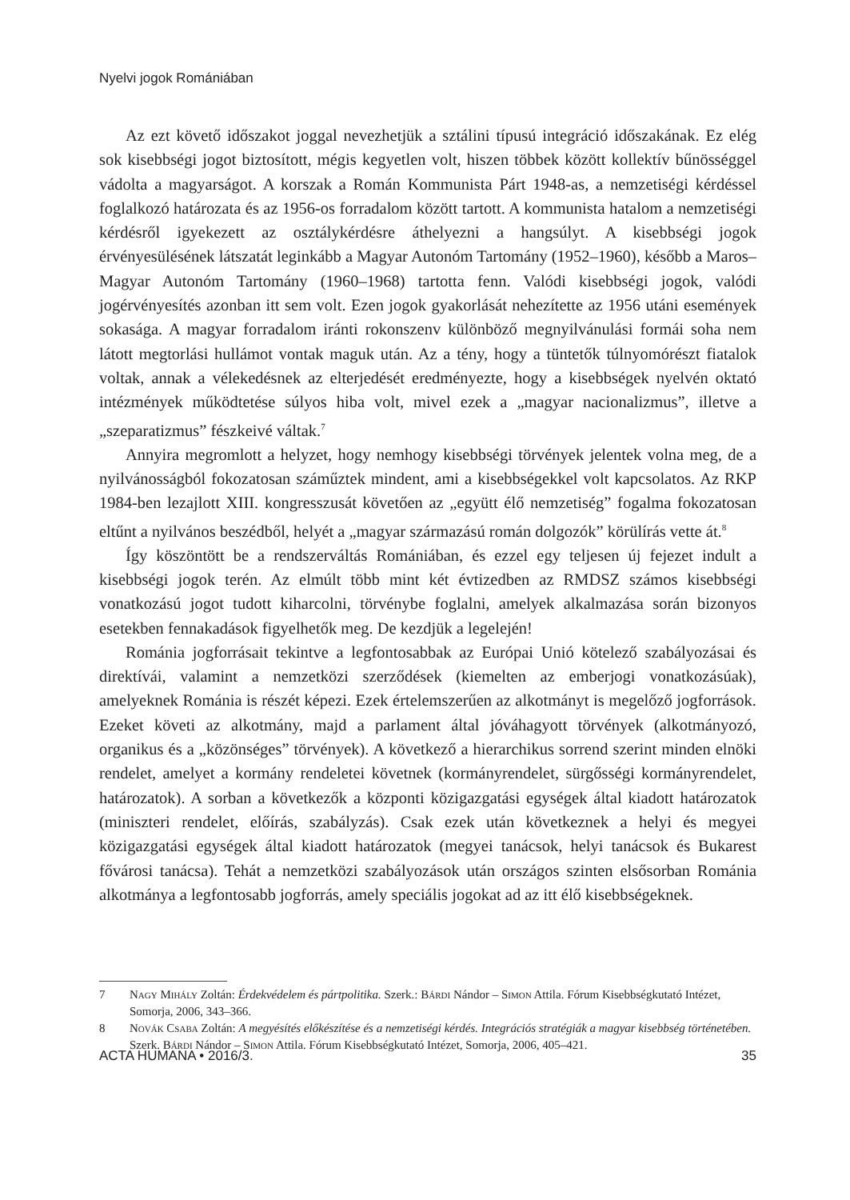Nyelvi jogok Romániában
Az ezt követő időszakot joggal nevezhetjük a sztálini típusú integráció időszakának. Ez elég sok kisebbségi jogot biztosított, mégis kegyetlen volt, hiszen többek között kollektív bűnösséggel vádolta a magyarságot. A korszak a Román Kommunista Párt 1948-as, a nemzetiségi kérdéssel foglalkozó határozata és az 1956-os forradalom között tartott. A kommunista hatalom a nemzetiségi kérdésről igyekezett az osztálykérdésre áthelyezni a hangsúlyt. A kisebbségi jogok érvényesülésének látszatát leginkább a Magyar Autonóm Tartomány (1952–1960), később a Maros–Magyar Autonóm Tartomány (1960–1968) tartotta fenn. Valódi kisebbségi jogok, valódi jogérvényesítés azonban itt sem volt. Ezen jogok gyakorlását nehezítette az 1956 utáni események sokasága. A magyar forradalom iránti rokonszenv különböző megnyilvánulási formái soha nem látott megtorlási hullámot vontak maguk után. Az a tény, hogy a tüntetők túlnyomórészt fiatalok voltak, annak a vélekedésnek az elterjedését eredményezte, hogy a kisebbségek nyelvén oktató intézmények működtetése súlyos hiba volt, mivel ezek a „magyar nacionalizmus”, illetve a „szeparatizmus” fészkeivé váltak.<sup>7</sup>
Annyira megromlott a helyzet, hogy nemhogy kisebbségi törvények jelentek volna meg, de a nyilvánosságból fokozatosan száműztek mindent, ami a kisebbségekkel volt kapcsolatos. Az RKP 1984-ben lezajlott XIII. kongresszusát követően az „együtt élő nemzetiség” fogalma fokozatosan eltűnt a nyilvános beszédből, helyét a „magyar származású román dolgozók” körülírás vette át.<sup>8</sup>
Így köszöntött be a rendszerváltás Romániában, és ezzel egy teljesen új fejezet indult a kisebbségi jogok terén. Az elmúlt több mint két évtizedben az RMDSZ számos kisebbségi vonatkozású jogot tudott kiharcolni, törvénybe foglalni, amelyek alkalmazása során bizonyos esetekben fennakadások figyelhetők meg. De kezdjük a legelején!
Románia jogforrásait tekintve a legfontosabbak az Európai Unió kötelező szabályozásai és direktívái, valamint a nemzetközi szerződések (kiemelten az emberjogi vonatkozásúak), amelyeknek Románia is részét képezi. Ezek értelemszerűen az alkotmányt is megelőző jogforrások. Ezeket követi az alkotmány, majd a parlament által jóváhagyott törvények (alkotmányozó, organikus és a „közönséges” törvények). A következő a hierarchikus sorrend szerint minden elnöki rendelet, amelyet a kormány rendeletei követnek (kormányrendelet, sürgősségi kormányrendelet, határozatok). A sorban a következők a központi közigazgatási egységek által kiadott határozatok (miniszteri rendelet, előírás, szabályzás). Csak ezek után következnek a helyi és megyei közigazgatási egységek által kiadott határozatok (megyei tanácsok, helyi tanácsok és Bukarest fővárosi tanácsa). Tehát a nemzetközi szabályozások után országos szinten elsősorban Románia alkotmánya a legfontosabb jogforrás, amely speciális jogokat ad az itt élő kisebbségeknek.
7 Nagy Mihály Zoltán: Érdekvédelem és pártpolitika. Szerk.: Bárdi Nándor – Simon Attila. Fórum Kisebbségkutató Intézet, Somorja, 2006, 343–366.
8 Novák Csaba Zoltán: A megyésítés előkészítése és a nemzetiségi kérdés. Integrációs stratégiák a magyar kisebbség történetében. Szerk. Bárdi Nándor – Simon Attila. Fórum Kisebbségkutató Intézet, Somorja, 2006, 405–421.
ACTA HUMANA • 2016/3. 35